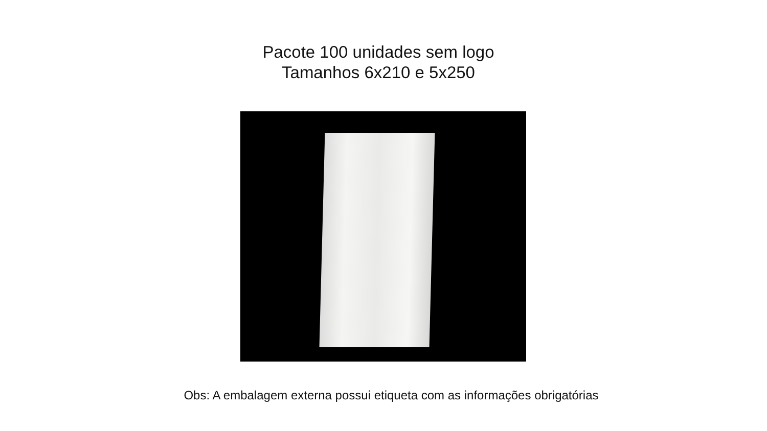Pacote 100 unidades sem logo
Tamanhos 6x210 e 5x250
Obs: A embalagem externa possui etiqueta com as informações obrigatórias